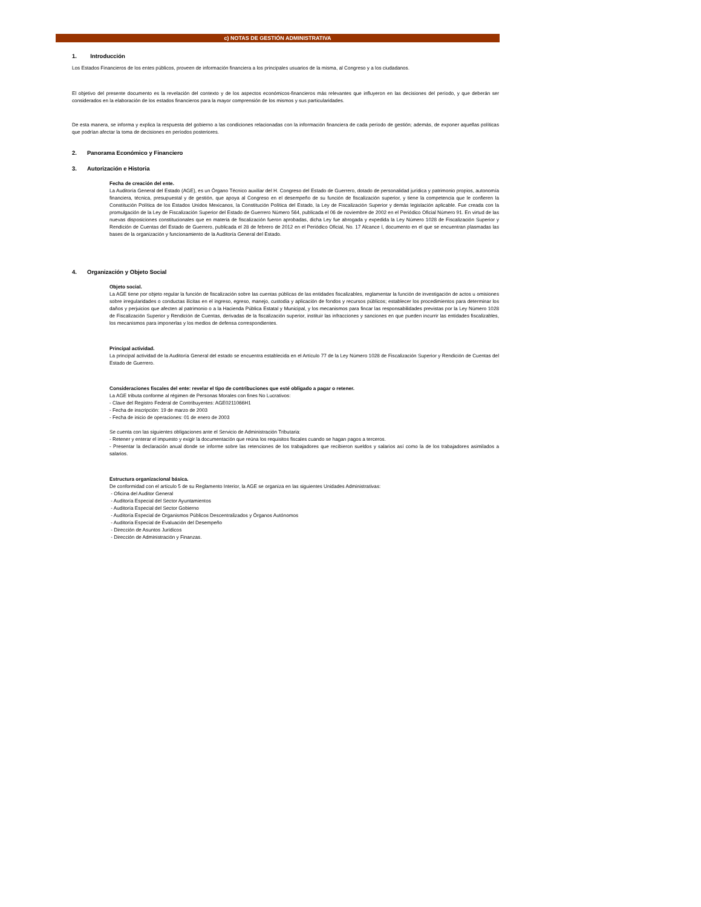c) NOTAS DE GESTIÓN ADMINISTRATIVA
1. Introducción
Los Estados Financieros de los entes públicos, proveen de información financiera a los principales usuarios de la misma, al Congreso y a los ciudadanos.
El objetivo del presente documento es la revelación del contexto y de los aspectos económicos-financieros más relevantes que influyeron en las decisiones del período, y que deberán ser considerados en la elaboración de los estados financieros para la mayor comprensión de los mismos y sus particularidades.
De esta manera, se informa y explica la respuesta del gobierno a las condiciones relacionadas con la información financiera de cada período de gestión; además, de exponer aquellas políticas que podrían afectar la toma de decisiones en períodos posteriores.
2. Panorama Económico y Financiero
3. Autorización e Historia
Fecha de creación del ente.
La Auditoría General del Estado (AGE), es un Órgano Técnico auxiliar del H. Congreso del Estado de Guerrero, dotado de personalidad jurídica y patrimonio propios, autonomía financiera, técnica, presupuestal y de gestión, que apoya al Congreso en el desempeño de su función de fiscalización superior, y tiene la competencia que le confieren la Constitución Política de los Estados Unidos Mexicanos, la Constitución Política del Estado, la Ley de Fiscalización Superior y demás legislación aplicable. Fue creada con la promulgación de la Ley de Fiscalización Superior del Estado de Guerrero Número 564, publicada el 06 de noviembre de 2002 en el Periódico Oficial Número 91. En virtud de las nuevas disposiciones constitucionales que en materia de fiscalización fueron aprobadas, dicha Ley fue abrogada y expedida la Ley Número 1028 de Fiscalización Superior y Rendición de Cuentas del Estado de Guerrero, publicada el 28 de febrero de 2012 en el Periódico Oficial, No. 17 Alcance I, documento en el que se encuentran plasmadas las bases de la organización y funcionamiento de la Auditoría General del Estado.
4. Organización y Objeto Social
Objeto social.
La AGE tiene por objeto regular la función de fiscalización sobre las cuentas públicas de las entidades fiscalizables, reglamentar la función de investigación de actos u omisiones sobre irregularidades o conductas ilícitas en el ingreso, egreso, manejo, custodia y aplicación de fondos y recursos públicos; establecer los procedimientos para determinar los daños y perjuicios que afecten al patrimonio o a la Hacienda Pública Estatal y Municipal, y los mecanismos para fincar las responsabilidades previstas por la Ley Número 1028 de Fiscalización Superior y Rendición de Cuentas, derivadas de la fiscalización superior, instituir las infracciones y sanciones en que pueden incurrir las entidades fiscalizables, los mecanismos para imponerlas y los medios de defensa correspondientes.
Principal actividad.
La principal actividad de la Auditoría General del estado se encuentra establecida en el Artículo 77 de la Ley Número 1028 de Fiscalización Superior y Rendición de Cuentas del Estado de Guerrero.
Consideraciones fiscales del ente: revelar el tipo de contribuciones que esté obligado a pagar o retener.
La AGE tributa conforme al régimen de Personas Morales con fines No Lucrativos:
- Clave del Registro Federal de Contribuyentes: AGE0211066H1
- Fecha de inscripción: 19 de marzo de 2003
- Fecha de inicio de operaciones: 01 de enero de 2003
Se cuenta con las siguientes obligaciones ante el Servicio de Administración Tributaria:
- Retener y enterar el impuesto y exigir la documentación que reúna los requisitos fiscales cuando se hagan pagos a terceros.
- Presentar la declaración anual donde se informe sobre las retenciones de los trabajadores que recibieron sueldos y salarios así como la de los trabajadores asimilados a salarios.
Estructura organizacional básica.
De conformidad con el artículo 5 de su Reglamento Interior, la AGE se organiza en las siguientes Unidades Administrativas:
- Oficina del Auditor General
- Auditoría Especial del Sector Ayuntamientos
- Auditoría Especial del Sector Gobierno
- Auditoría Especial de Organismos Públicos Descentralizados y Órganos Autónomos
- Auditoría Especial de Evaluación del Desempeño
- Dirección de Asuntos Jurídicos
- Dirección de Administración y Finanzas.